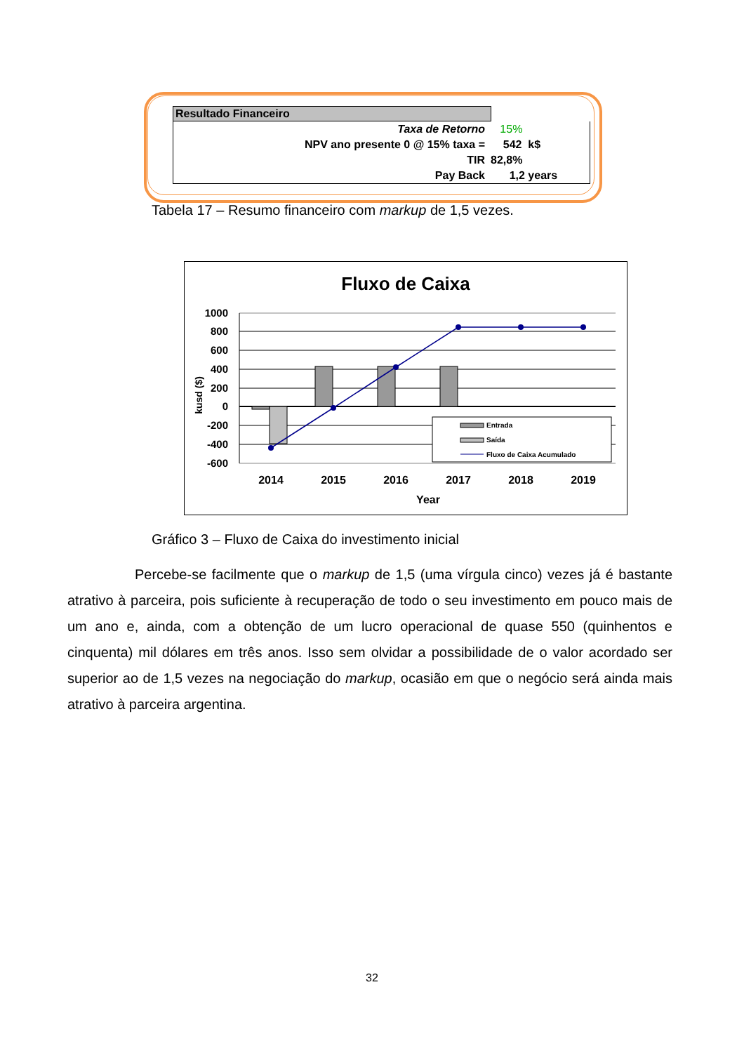Resultado Financeiro
| Taxa de Retorno | 15% |
| NPV ano presente 0 @ 15% taxa = | 542 k$ |
| TIR | 82,8% |
| Pay Back | 1,2 years |
Tabela 17 – Resumo financeiro com markup de 1,5 vezes.
Fluxo de Caixa
1000
800
600
400
200
0
-200
-400
-600
kusd ($)
Entrada
Saída
Fluxo de Caixa Acumulado
2014
2015
2016
2017
2018
2019
Year
Gráfico 3 – Fluxo de Caixa do investimento inicial
Percebe-se facilmente que o markup de 1,5 (uma vírgula cinco) vezes já é bastante atrativo à parceira, pois suficiente à recuperação de todo o seu investimento em pouco mais de um ano e, ainda, com a obtenção de um lucro operacional de quase 550 (quinhentos e cinquenta) mil dólares em três anos. Isso sem olvidar a possibilidade de o valor acordado ser superior ao de 1,5 vezes na negociação do markup, ocasião em que o negócio será ainda mais atrativo à parceira argentina.
32